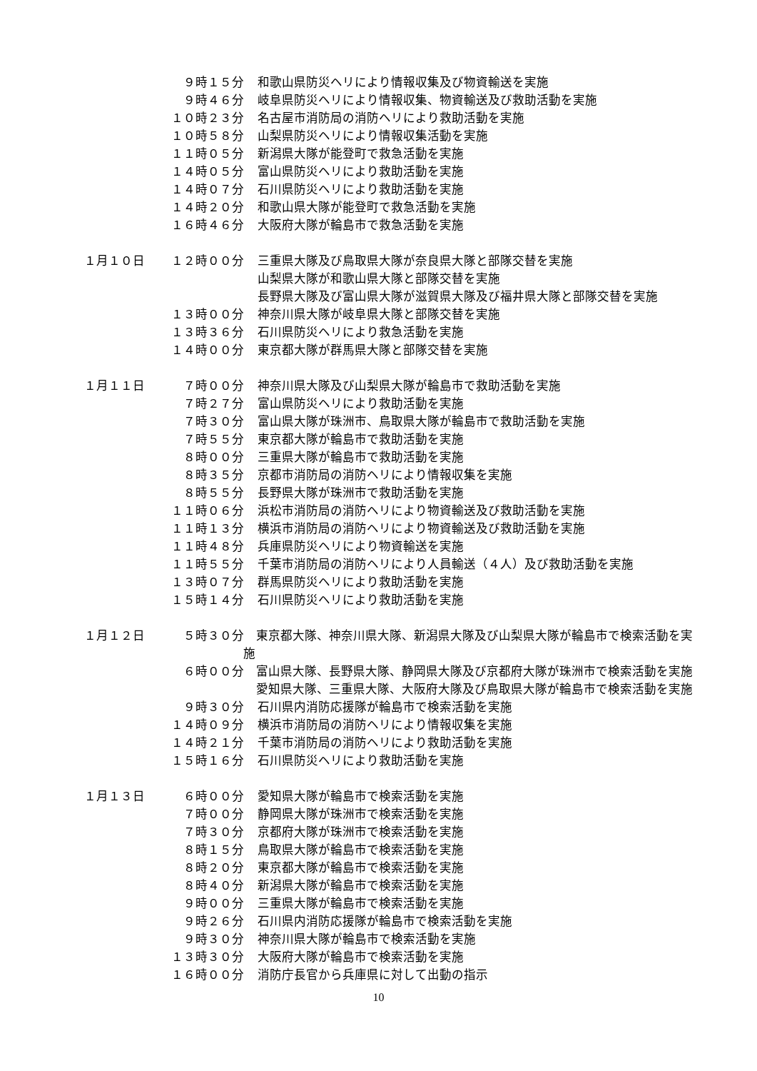９時１５分 和歌山県防災ヘリにより情報収集及び物資輸送を実施
９時４６分 岐阜県防災ヘリにより情報収集、物資輸送及び救助活動を実施
１０時２３分 名古屋市消防局の消防ヘリにより救助活動を実施
１０時５８分 山梨県防災ヘリにより情報収集活動を実施
１１時０５分 新潟県大隊が能登町で救急活動を実施
１４時０５分 富山県防災ヘリにより救助活動を実施
１４時０７分 石川県防災ヘリにより救助活動を実施
１４時２０分 和歌山県大隊が能登町で救急活動を実施
１６時４６分 大阪府大隊が輪島市で救急活動を実施
１月１０日 １２時００分 三重県大隊及び鳥取県大隊が奈良県大隊と部隊交替を実施
山梨県大隊が和歌山県大隊と部隊交替を実施
長野県大隊及び富山県大隊が滋賀県大隊及び福井県大隊と部隊交替を実施
１３時００分 神奈川県大隊が岐阜県大隊と部隊交替を実施
１３時３６分 石川県防災ヘリにより救急活動を実施
１４時００分 東京都大隊が群馬県大隊と部隊交替を実施
１月１１日 ７時００分 神奈川県大隊及び山梨県大隊が輪島市で救助活動を実施
７時２７分 富山県防災ヘリにより救助活動を実施
７時３０分 富山県大隊が珠洲市、鳥取県大隊が輪島市で救助活動を実施
７時５５分 東京都大隊が輪島市で救助活動を実施
８時００分 三重県大隊が輪島市で救助活動を実施
８時３５分 京都市消防局の消防ヘリにより情報収集を実施
８時５５分 長野県大隊が珠洲市で救助活動を実施
１１時０６分 浜松市消防局の消防ヘリにより物資輸送及び救助活動を実施
１１時１３分 横浜市消防局の消防ヘリにより物資輸送及び救助活動を実施
１１時４８分 兵庫県防災ヘリにより物資輸送を実施
１１時５５分 千葉市消防局の消防ヘリにより人員輸送（４人）及び救助活動を実施
１３時０７分 群馬県防災ヘリにより救助活動を実施
１５時１４分 石川県防災ヘリにより救助活動を実施
１月１２日 ５時３０分 東京都大隊、神奈川県大隊、新潟県大隊及び山梨県大隊が輪島市で検索活動を実施
６時００分 富山県大隊、長野県大隊、静岡県大隊及び京都府大隊が珠洲市で検索活動を実施
愛知県大隊、三重県大隊、大阪府大隊及び鳥取県大隊が輪島市で検索活動を実施
９時３０分 石川県内消防応援隊が輪島市で検索活動を実施
１４時０９分 横浜市消防局の消防ヘリにより情報収集を実施
１４時２１分 千葉市消防局の消防ヘリにより救助活動を実施
１５時１６分 石川県防災ヘリにより救助活動を実施
１月１３日 ６時００分 愛知県大隊が輪島市で検索活動を実施
７時００分 静岡県大隊が珠洲市で検索活動を実施
７時３０分 京都府大隊が珠洲市で検索活動を実施
８時１５分 鳥取県大隊が輪島市で検索活動を実施
８時２０分 東京都大隊が輪島市で検索活動を実施
８時４０分 新潟県大隊が輪島市で検索活動を実施
９時００分 三重県大隊が輪島市で検索活動を実施
９時２６分 石川県内消防応援隊が輪島市で検索活動を実施
９時３０分 神奈川県大隊が輪島市で検索活動を実施
１３時３０分 大阪府大隊が輪島市で検索活動を実施
１６時００分 消防庁長官から兵庫県に対して出動の指示
10